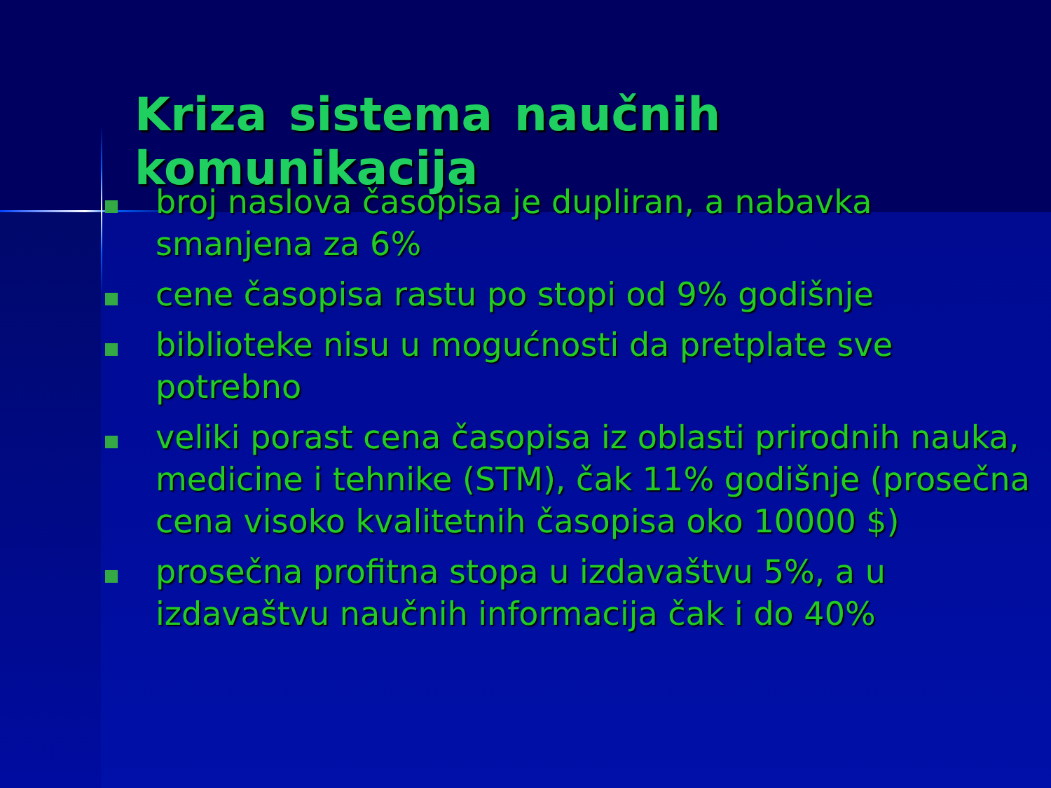Kriza sistema naučnih komunikacija
broj naslova časopisa je dupliran, a nabavka smanjena za 6%
cene časopisa rastu po stopi od 9% godišnje
biblioteke nisu u mogućnosti da pretplate sve potrebno
veliki porast cena časopisa iz oblasti prirodnih nauka, medicine i tehnike (STM), čak 11% godišnje (prosečna cena visoko kvalitetnih časopisa oko 10000 $)
prosečna profitna stopa u izdavaštvu 5%, a u izdavaštvu naučnih informacija čak i do 40%